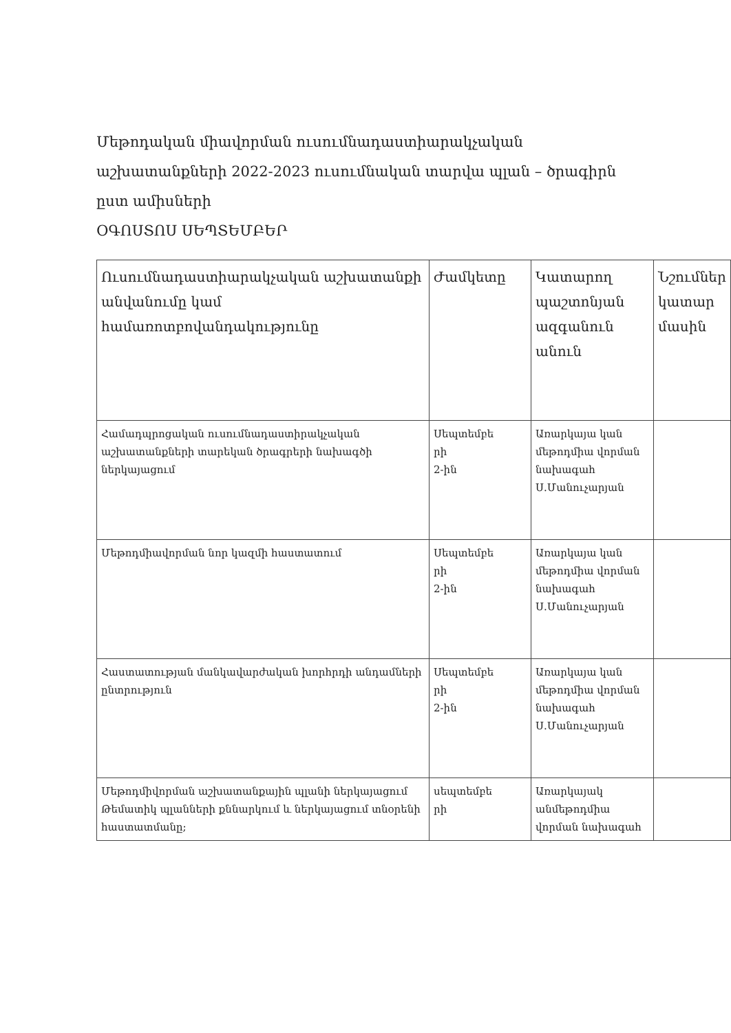Մեթոդական միավորման ուսումնադաստիարակչական աշխատանքների 2022-2023 ուսումնական տարվա պլան – ծրագիրն ըստ ամիսների
ՕԳՈՍՏՈՍ ՍԵՊՏԵՄԲԵՐ
| Ուսումնադաստիարակչական աշխատանքի անվանումը կամ համառոտբովանդակությունը | Ժամկետը | Կատարող պաշտոնյան ազգանուն անուն | Նշումներ կատար մասին |
| --- | --- | --- | --- |
| Համադպրոցական ուսումնադաստիրակչական աշխատանքների տարեկան ծրագրերի նախագծի ներկայացում | Սեպտեմբե րի 2-ին | Առարկայա կան մեթոդմիա վորման նախագահ Ս.Մանուչարյան | |
| Մեթոդմիավորման նոր կազմի հաստատում | Սեպտեմբե րի 2-ին | Առարկայա կան մեթոդմիա վորման նախագահ Ս.Մանուչարյան | |
| Հաստատության մանկավարժական խորհրդի անդամների ընտրություն | Սեպտեմբե րի 2-ին | Առարկայա կան մեթոդմիա վորման նախագահ Ս.Մանուչարյան | |
| Մեթոդմիվորման աշխատանքային պլանի ներկայացում Թեմատիկ պլանների քննարկում և ներկայացում տնօրենի հաստատմանը; | սեպտեմբե րի | Առարկայակ անմեթոդմիա վորման նախագահ | |